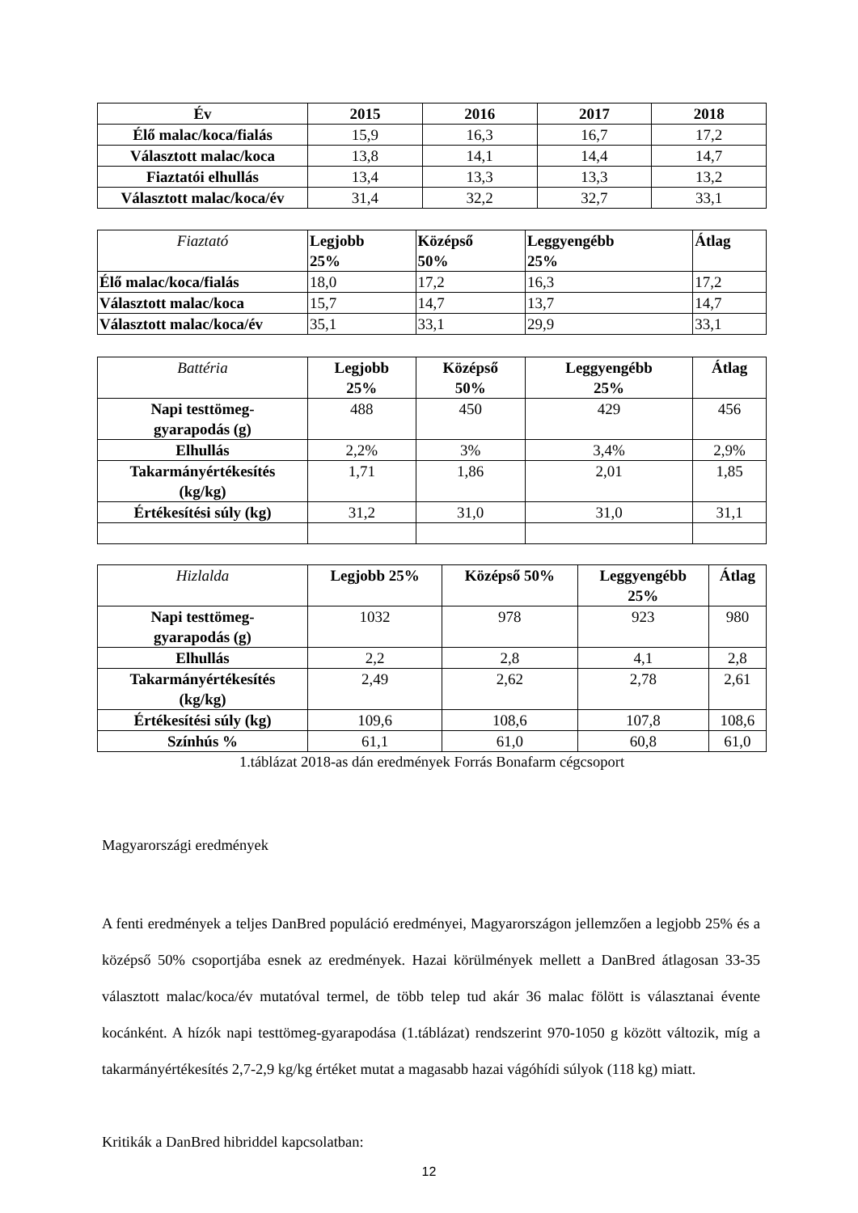| Év | 2015 | 2016 | 2017 | 2018 |
| --- | --- | --- | --- | --- |
| Élő malac/koca/fialás | 15,9 | 16,3 | 16,7 | 17,2 |
| Választott malac/koca | 13,8 | 14,1 | 14,4 | 14,7 |
| Fiaztatói elhullás | 13,4 | 13,3 | 13,3 | 13,2 |
| Választott malac/koca/év | 31,4 | 32,2 | 32,7 | 33,1 |
| Fiaztató | Legjobb 25% | Középső 50% | Leggyengébb 25% | Átlag |
| Élő malac/koca/fialás | 18,0 | 17,2 | 16,3 | 17,2 |
| Választott malac/koca | 15,7 | 14,7 | 13,7 | 14,7 |
| Választott malac/koca/év | 35,1 | 33,1 | 29,9 | 33,1 |
| Battéria | Legjobb 25% | Középső 50% | Leggyengébb 25% | Átlag |
| Napi testtömeg- gyarapodás (g) | 488 | 450 | 429 | 456 |
| Elhullás | 2,2% | 3% | 3,4% | 2,9% |
| Takarmányértékesítés (kg/kg) | 1,71 | 1,86 | 2,01 | 1,85 |
| Értékesítési súly (kg) | 31,2 | 31,0 | 31,0 | 31,1 |
| Hizlalda | Legjobb 25% | Középső 50% | Leggyengébb 25% | Átlag |
| Napi testtömeg- gyarapodás (g) | 1032 | 978 | 923 | 980 |
| Elhullás | 2,2 | 2,8 | 4,1 | 2,8 |
| Takarmányértékesítés (kg/kg) | 2,49 | 2,62 | 2,78 | 2,61 |
| Értékesítési súly (kg) | 109,6 | 108,6 | 107,8 | 108,6 |
| Színhús % | 61,1 | 61,0 | 60,8 | 61,0 |
1.táblázat 2018-as dán eredmények Forrás Bonafarm cégcsoport
Magyarországi eredmények
A fenti eredmények a teljes DanBred populáció eredményei, Magyarországon jellemzően a legjobb 25% és a középső 50% csoportjába esnek az eredmények. Hazai körülmények mellett a DanBred átlagosan 33-35 választott malac/koca/év mutatóval termel, de több telep tud akár 36 malac fölött is választanai évente kocánként. A hízók napi testtömeg-gyarapodása (1.táblázat) rendszerint 970-1050 g között változik, míg a takarmányértékesítés 2,7-2,9 kg/kg értéket mutat a magasabb hazai vágóhídi súlyok (118 kg) miatt.
Kritikák a DanBred hibriddel kapcsolatban:
12